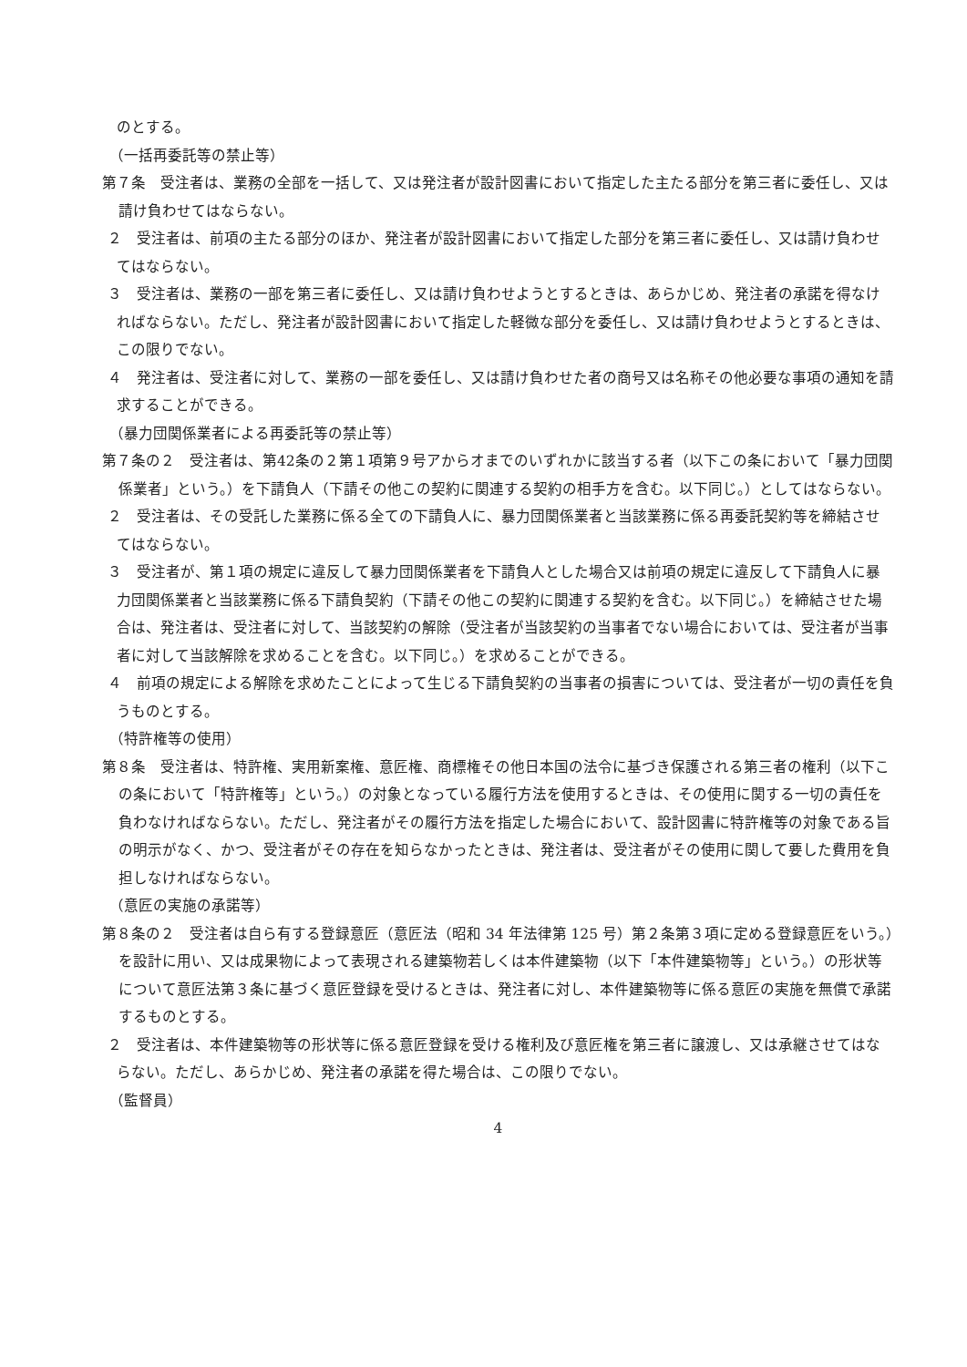のとする。
（一括再委託等の禁止等）
第７条　受注者は、業務の全部を一括して、又は発注者が設計図書において指定した主たる部分を第三者に委任し、又は請け負わせてはならない。
２　受注者は、前項の主たる部分のほか、発注者が設計図書において指定した部分を第三者に委任し、又は請け負わせてはならない。
３　受注者は、業務の一部を第三者に委任し、又は請け負わせようとするときは、あらかじめ、発注者の承諾を得なければならない。ただし、発注者が設計図書において指定した軽微な部分を委任し、又は請け負わせようとするときは、この限りでない。
４　発注者は、受注者に対して、業務の一部を委任し、又は請け負わせた者の商号又は名称その他必要な事項の通知を請求することができる。
（暴力団関係業者による再委託等の禁止等）
第７条の２　受注者は、第42条の２第１項第９号アからオまでのいずれかに該当する者（以下この条において「暴力団関係業者」という。）を下請負人（下請その他この契約に関連する契約の相手方を含む。以下同じ。）としてはならない。
２　受注者は、その受託した業務に係る全ての下請負人に、暴力団関係業者と当該業務に係る再委託契約等を締結させてはならない。
３　受注者が、第１項の規定に違反して暴力団関係業者を下請負人とした場合又は前項の規定に違反して下請負人に暴力団関係業者と当該業務に係る下請負契約（下請その他この契約に関連する契約を含む。以下同じ。）を締結させた場合は、発注者は、受注者に対して、当該契約の解除（受注者が当該契約の当事者でない場合においては、受注者が当事者に対して当該解除を求めることを含む。以下同じ。）を求めることができる。
４　前項の規定による解除を求めたことによって生じる下請負契約の当事者の損害については、受注者が一切の責任を負うものとする。
（特許権等の使用）
第８条　受注者は、特許権、実用新案権、意匠権、商標権その他日本国の法令に基づき保護される第三者の権利（以下この条において「特許権等」という。）の対象となっている履行方法を使用するときは、その使用に関する一切の責任を負わなければならない。ただし、発注者がその履行方法を指定した場合において、設計図書に特許権等の対象である旨の明示がなく、かつ、受注者がその存在を知らなかったときは、発注者は、受注者がその使用に関して要した費用を負担しなければならない。
（意匠の実施の承諾等）
第８条の２　受注者は自ら有する登録意匠（意匠法（昭和 34 年法律第 125 号）第２条第３項に定める登録意匠をいう。）を設計に用い、又は成果物によって表現される建築物若しくは本件建築物（以下「本件建築物等」という。）の形状等について意匠法第３条に基づく意匠登録を受けるときは、発注者に対し、本件建築物等に係る意匠の実施を無償で承諾するものとする。
２　受注者は、本件建築物等の形状等に係る意匠登録を受ける権利及び意匠権を第三者に譲渡し、又は承継させてはならない。ただし、あらかじめ、発注者の承諾を得た場合は、この限りでない。
（監督員）
4